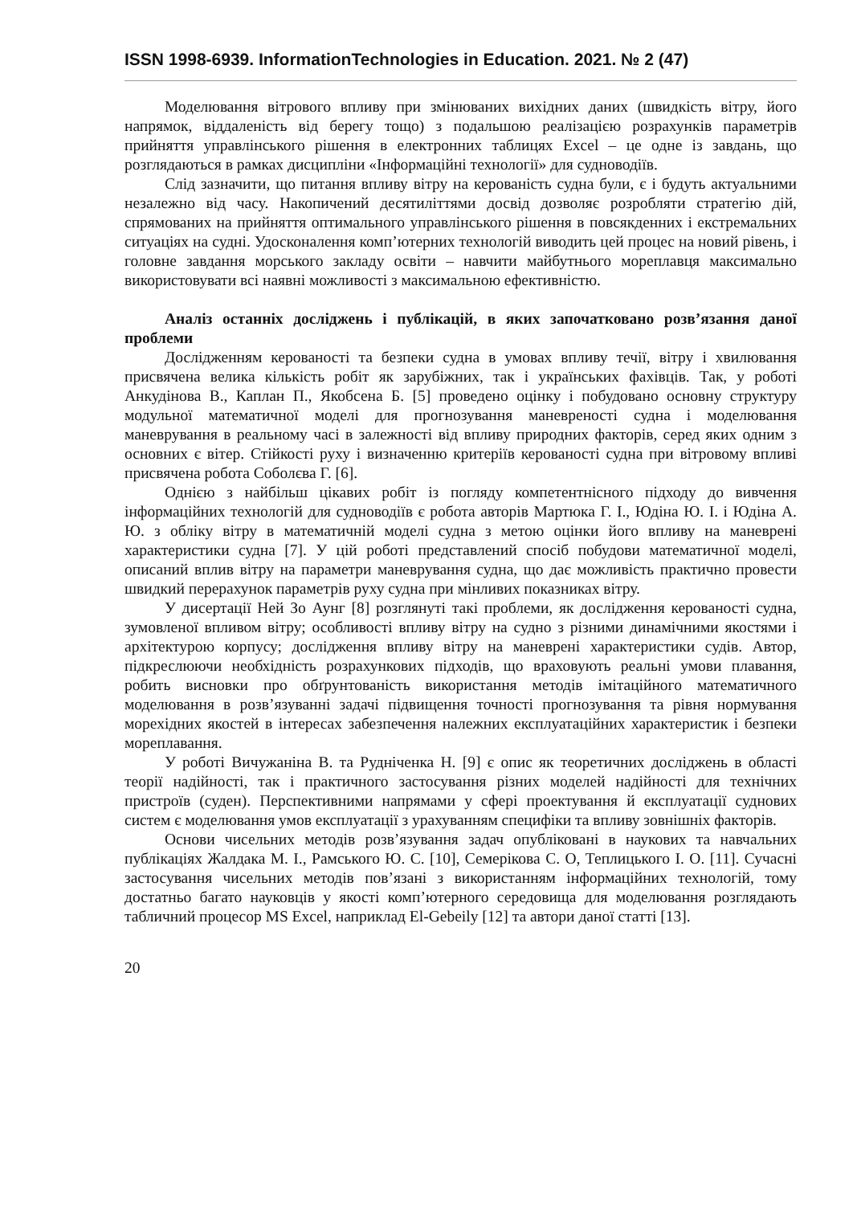ISSN 1998-6939. InformationTechnologies in Education. 2021. № 2 (47)
Моделювання вітрового впливу при змінюваних вихідних даних (швидкість вітру, його напрямок, віддаленість від берегу тощо) з подальшою реалізацією розрахунків параметрів прийняття управлінського рішення в електронних таблицях Excel – це одне із завдань, що розглядаються в рамках дисципліни «Інформаційні технології» для судноводіїв.
Слід зазначити, що питання впливу вітру на керованість судна були, є і будуть актуальними незалежно від часу. Накопичений десятиліттями досвід дозволяє розробляти стратегію дій, спрямованих на прийняття оптимального управлінського рішення в повсякденних і екстремальних ситуаціях на судні. Удосконалення комп’ютерних технологій виводить цей процес на новий рівень, і головне завдання морського закладу освіти – навчити майбутнього мореплавця максимально використовувати всі наявні можливості з максимальною ефективністю.
Аналіз останніх досліджень і публікацій, в яких започатковано розв’язання даної проблеми
Дослідженням керованості та безпеки судна в умовах впливу течії, вітру і хвилювання присвячена велика кількість робіт як зарубіжних, так і українських фахівців. Так, у роботі Анкудінова В., Каплан П., Якобсена Б. [5] проведено оцінку і побудовано основну структуру модульної математичної моделі для прогнозування маневреності судна і моделювання маневрування в реальному часі в залежності від впливу природних факторів, серед яких одним з основних є вітер. Стійкості руху і визначенню критеріїв керованості судна при вітровому впливі присвячена робота Соболєва Г. [6].
Однією з найбільш цікавих робіт із погляду компетентнісного підходу до вивчення інформаційних технологій для судноводіїв є робота авторів Мартюка Г. І., Юдіна Ю. І. і Юдіна А. Ю. з обліку вітру в математичній моделі судна з метою оцінки його впливу на маневрені характеристики судна [7]. У цій роботі представлений спосіб побудови математичної моделі, описаний вплив вітру на параметри маневрування судна, що дає можливість практично провести швидкий перерахунок параметрів руху судна при мінливих показниках вітру.
У дисертації Ней Зо Аунг [8] розглянуті такі проблеми, як дослідження керованості судна, зумовленої впливом вітру; особливості впливу вітру на судно з різними динамічними якостями і архітектурою корпусу; дослідження впливу вітру на маневрені характеристики судів. Автор, підкреслюючи необхідність розрахункових підходів, що враховують реальні умови плавання, робить висновки про обґрунтованість використання методів імітаційного математичного моделювання в розв’язуванні задачі підвищення точності прогнозування та рівня нормування морехідних якостей в інтересах забезпечення належних експлуатаційних характеристик і безпеки мореплавання.
У роботі Вичужаніна В. та Рудніченка Н. [9] є опис як теоретичних досліджень в області теорії надійності, так і практичного застосування різних моделей надійності для технічних пристроїв (суден). Перспективними напрямами у сфері проектування й експлуатації суднових систем є моделювання умов експлуатації з урахуванням специфіки та впливу зовнішніх факторів.
Основи чисельних методів розв’язування задач опубліковані в наукових та навчальних публікаціях Жалдака М. І., Рамського Ю. С. [10], Семерікова С. О, Теплицького І. О. [11]. Сучасні застосування чисельних методів пов’язані з використанням інформаційних технологій, тому достатньо багато науковців у якості комп’ютерного середовища для моделювання розглядають табличний процесор MS Excel, наприклад El-Gebeily [12] та автори даної статті [13].
20